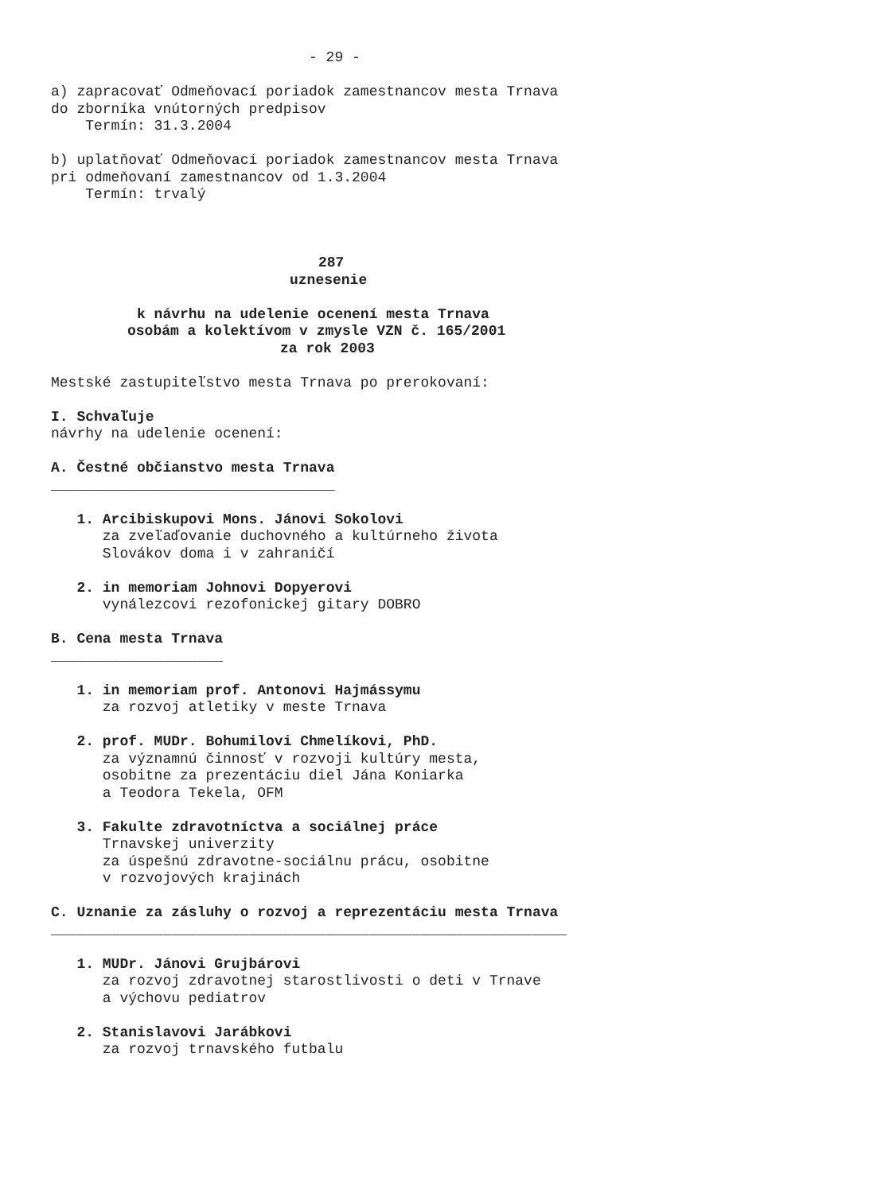- 29 -
a) zapracovať Odmeňovací poriadok zamestnancov mesta Trnava
do zborníka vnútorných predpisov
Termín: 31.3.2004
b) uplatňovať Odmeňovací poriadok zamestnancov mesta Trnava
pri odmeňovaní zamestnancov od 1.3.2004
Termín: trvalý
287
uznesenie
k návrhu na udelenie ocenení mesta Trnava
osobám a kolektívom v zmysle VZN č. 165/2001
za rok 2003
Mestské zastupiteľstvo mesta Trnava po prerokovaní:
I. Schvaľuje
návrhy na udelenie ocenení:
A. Čestné občianstvo mesta Trnava
_________________________________
1. Arcibiskupovi Mons. Jánovi Sokolovi
za zveľaďovanie duchovného a kultúrneho života
Slovákov doma i v zahraničí
2. in memoriam Johnovi Dopyerovi
vynálezcovi rezofonickej gitary DOBRO
B. Cena mesta Trnava
____________________
1. in memoriam prof. Antonovi Hajmássymu
za rozvoj atletiky v meste Trnava
2. prof. MUDr. Bohumilovi Chmelíkovi, PhD.
za významnú činnosť v rozvoji kultúry mesta,
osobitne za prezentáciu diel Jána Koniarka
a Teodora Tekela, OFM
3. Fakulte zdravotníctva a sociálnej práce
Trnavskej univerzity
za úspešnú zdravotne-sociálnu prácu, osobitne
v rozvojových krajinách
C. Uznanie za zásluhy o rozvoj a reprezentáciu mesta Trnava
____________________________________________________________
1. MUDr. Jánovi Grujbárovi
za rozvoj zdravotnej starostlivosti o deti v Trnave
a výchovu pediatrov
2. Stanislavovi Jarábkovi
za rozvoj trnavského futbalu